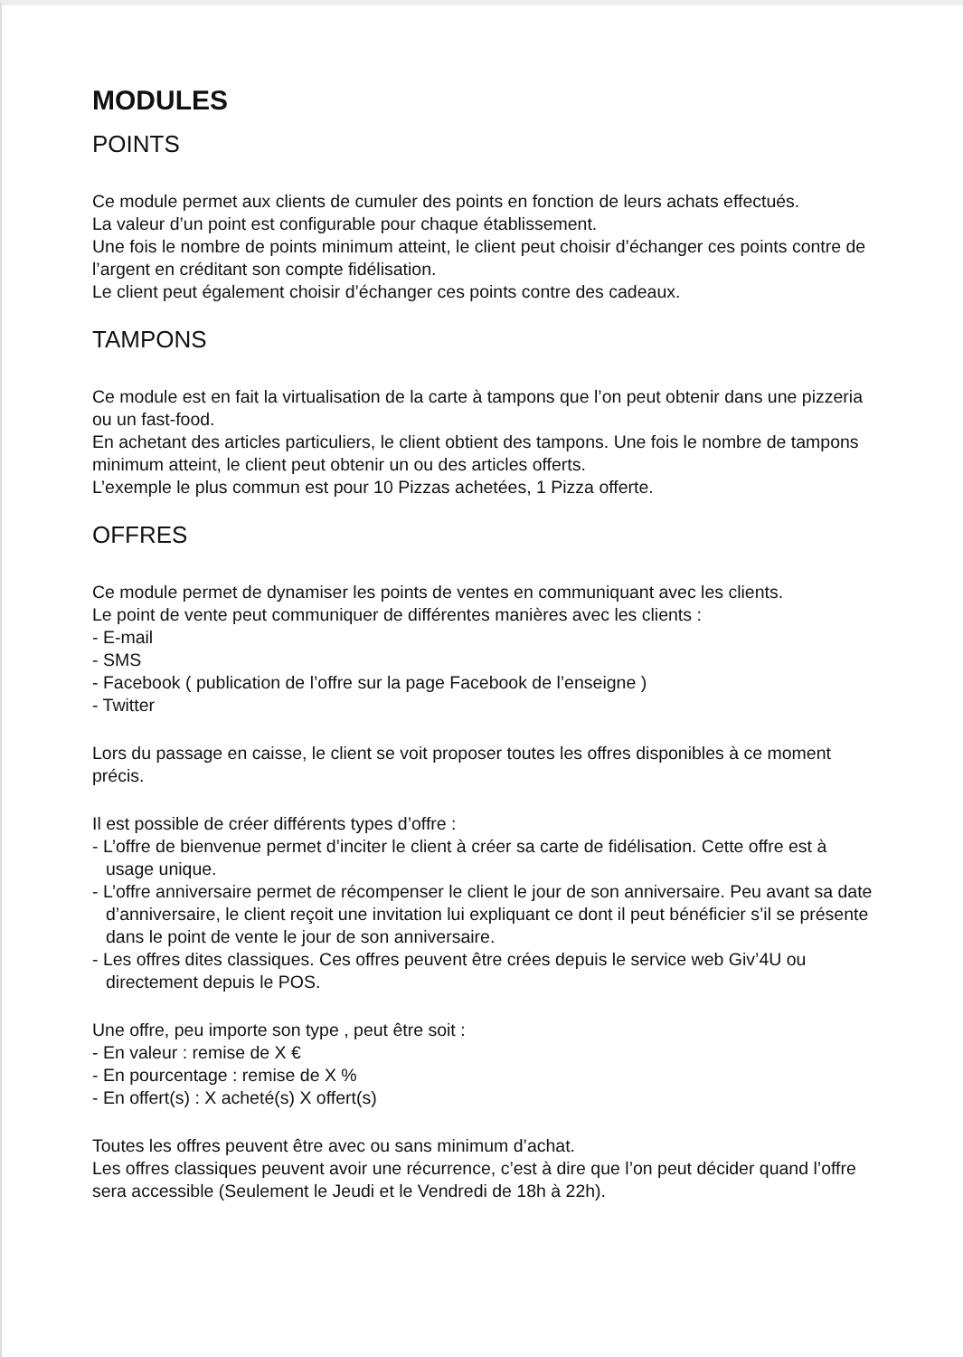MODULES
POINTS
Ce module permet aux clients de cumuler des points en fonction de leurs achats effectués.
La valeur d’un point est configurable pour chaque établissement.
Une fois le nombre de points minimum atteint, le client peut choisir d’échanger ces points contre de l’argent en créditant son compte fidélisation.
Le client peut également choisir d’échanger ces points contre des cadeaux.
TAMPONS
Ce module est en fait la virtualisation de la carte à tampons que l’on peut obtenir dans une pizzeria ou un fast-food.
En achetant des articles particuliers, le client obtient des tampons. Une fois le nombre de tampons minimum atteint, le client peut obtenir un ou des articles offerts.
L’exemple le plus commun est pour 10 Pizzas achetées, 1 Pizza offerte.
OFFRES
Ce module permet de dynamiser les points de ventes en communiquant avec les clients.
Le point de vente peut communiquer de différentes manières avec les clients :
- E-mail
- SMS
- Facebook ( publication de l’offre sur la page Facebook de l’enseigne )
- Twitter
Lors du passage en caisse, le client se voit proposer toutes les offres disponibles à ce moment précis.
Il est possible de créer différents types d’offre :
- L’offre de bienvenue permet d’inciter le client à créer sa carte de fidélisation. Cette offre est à usage unique.
- L’offre anniversaire permet de récompenser le client le jour de son anniversaire. Peu avant sa date d’anniversaire, le client reçoit une invitation lui expliquant ce dont il peut bénéficier s’il se présente dans le point de vente le jour de son anniversaire.
- Les offres dites classiques. Ces offres peuvent être crées depuis le service web Giv’4U ou directement depuis le POS.
Une offre, peu importe son type , peut être soit :
- En valeur : remise de X €
- En pourcentage : remise de X %
- En offert(s) : X acheté(s) X offert(s)
Toutes les offres peuvent être avec ou sans minimum d’achat.
Les offres classiques peuvent avoir une récurrence, c’est à dire que l’on peut décider quand l’offre sera accessible (Seulement le Jeudi et le Vendredi de 18h à 22h).